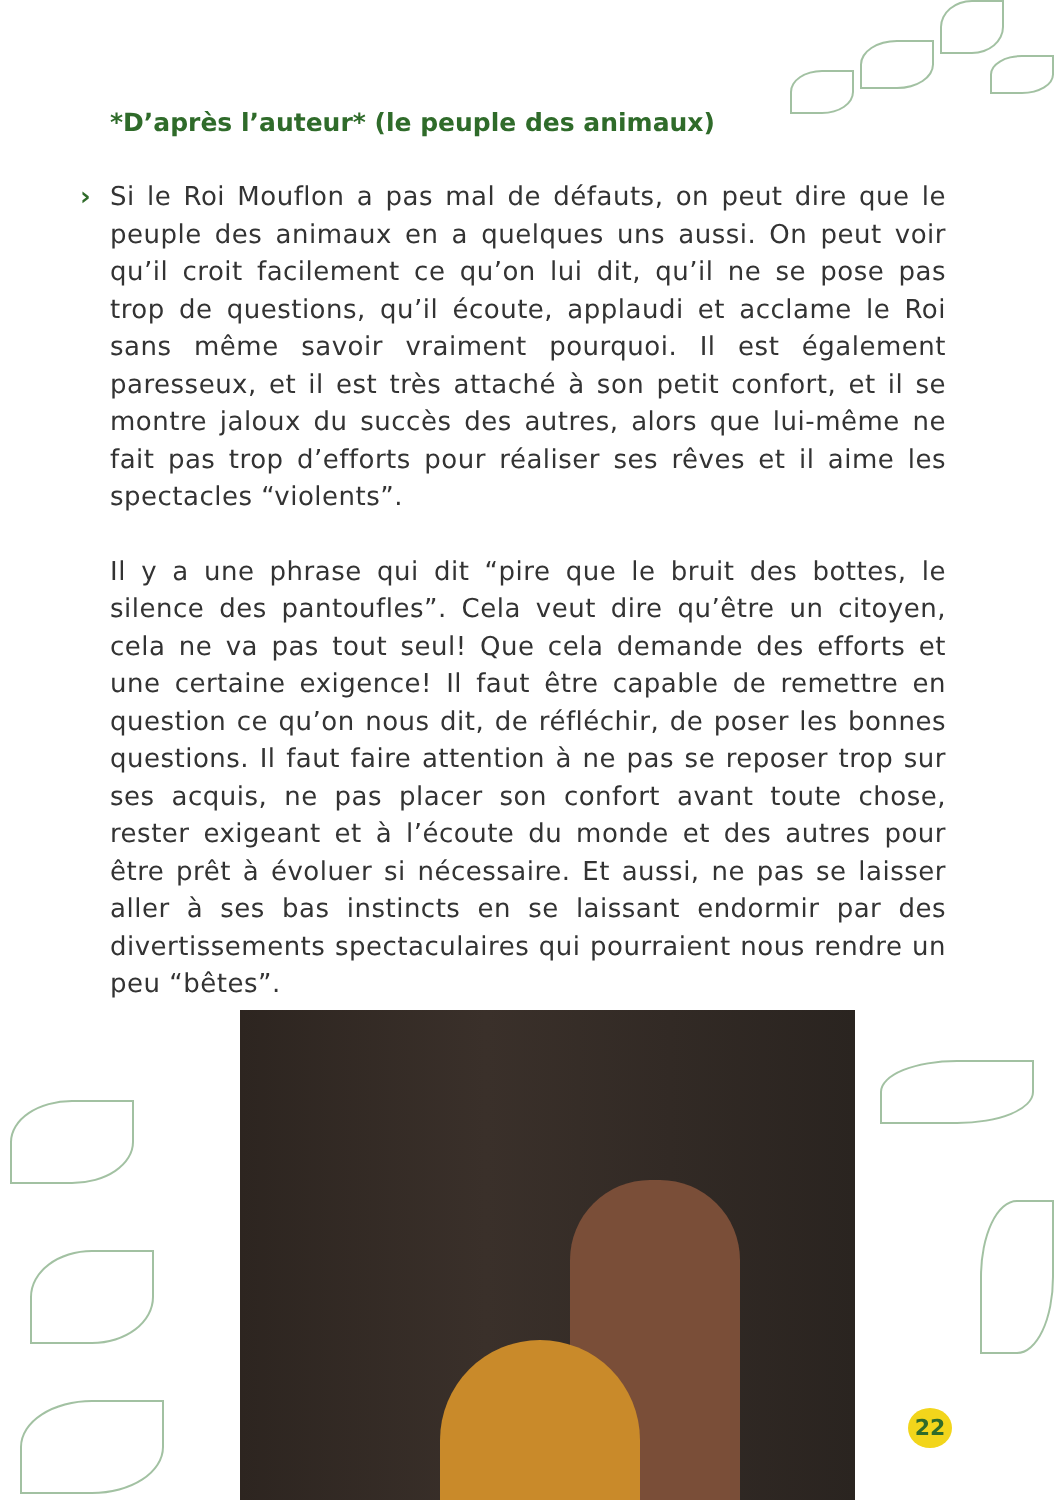*D’après l’auteur* (le peuple des animaux)
› Si le Roi Mouflon a pas mal de défauts, on peut dire que le peuple des animaux en a quelques uns aussi. On peut voir qu’il croit facilement ce qu’on lui dit, qu’il ne se pose pas trop de questions, qu’il écoute, applaudi et acclame le Roi sans même savoir vraiment pourquoi. Il est également paresseux, et il est très attaché à son petit confort, et il se montre jaloux du succès des autres, alors que lui-même ne fait pas trop d’efforts pour réaliser ses rêves et il aime les spectacles “violents”.
Il y a une phrase qui dit “pire que le bruit des bottes, le silence des pantoufles”. Cela veut dire qu’être un citoyen, cela ne va pas tout seul! Que cela demande des efforts et une certaine exigence! Il faut être capable de remettre en question ce qu’on nous dit, de réfléchir, de poser les bonnes questions. Il faut faire attention à ne pas se reposer trop sur ses acquis, ne pas placer son confort avant toute chose, rester exigeant et à l’écoute du monde et des autres pour être prêt à évoluer si nécessaire. Et aussi, ne pas se laisser aller à ses bas instincts en se laissant endormir par des divertissements spectaculaires qui pourraient nous rendre un peu “bêtes”.
22